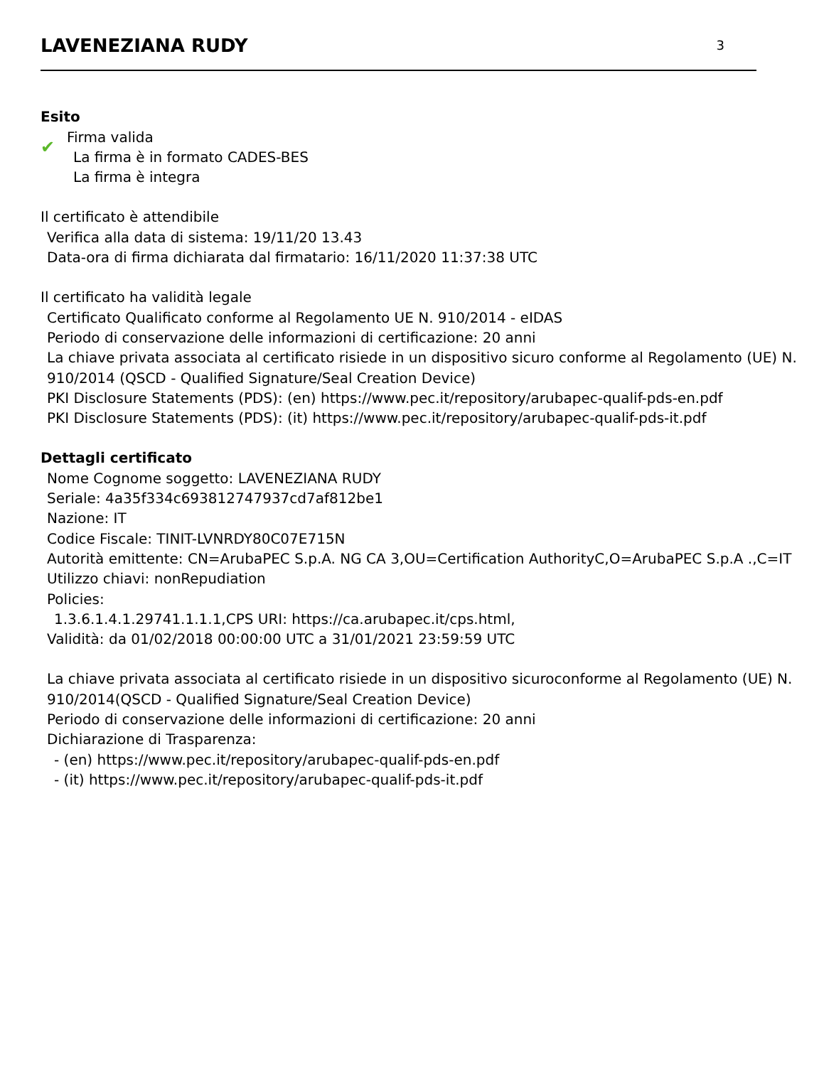LAVENEZIANA RUDY
3
Esito
✔
Firma valida
La firma è in formato CADES-BES
La firma è integra
Il certificato è attendibile
Verifica alla data di sistema: 19/11/20 13.43
Data-ora di firma dichiarata dal firmatario: 16/11/2020 11:37:38 UTC
Il certificato ha validità legale
Certificato Qualificato conforme al Regolamento UE N. 910/2014 - eIDAS
Periodo di conservazione delle informazioni di certificazione: 20 anni
La chiave privata associata al certificato risiede in un dispositivo sicuro conforme al Regolamento (UE) N. 910/2014 (QSCD - Qualified Signature/Seal Creation Device)
PKI Disclosure Statements (PDS): (en) https://www.pec.it/repository/arubapec-qualif-pds-en.pdf
PKI Disclosure Statements (PDS): (it) https://www.pec.it/repository/arubapec-qualif-pds-it.pdf
Dettagli certificato
Nome Cognome soggetto: LAVENEZIANA RUDY
Seriale: 4a35f334c693812747937cd7af812be1
Nazione: IT
Codice Fiscale: TINIT-LVNRDY80C07E715N
Autorità emittente: CN=ArubaPEC S.p.A. NG CA 3,OU=Certification AuthorityC,O=ArubaPEC S.p.A .,C=IT
Utilizzo chiavi: nonRepudiation
Policies:
1.3.6.1.4.1.29741.1.1.1,CPS URI: https://ca.arubapec.it/cps.html,
Validità: da 01/02/2018 00:00:00 UTC a 31/01/2021 23:59:59 UTC
La chiave privata associata al certificato risiede in un dispositivo sicuroconforme al Regolamento (UE) N. 910/2014(QSCD - Qualified Signature/Seal Creation Device)
Periodo di conservazione delle informazioni di certificazione: 20 anni
Dichiarazione di Trasparenza:
- (en) https://www.pec.it/repository/arubapec-qualif-pds-en.pdf
- (it) https://www.pec.it/repository/arubapec-qualif-pds-it.pdf